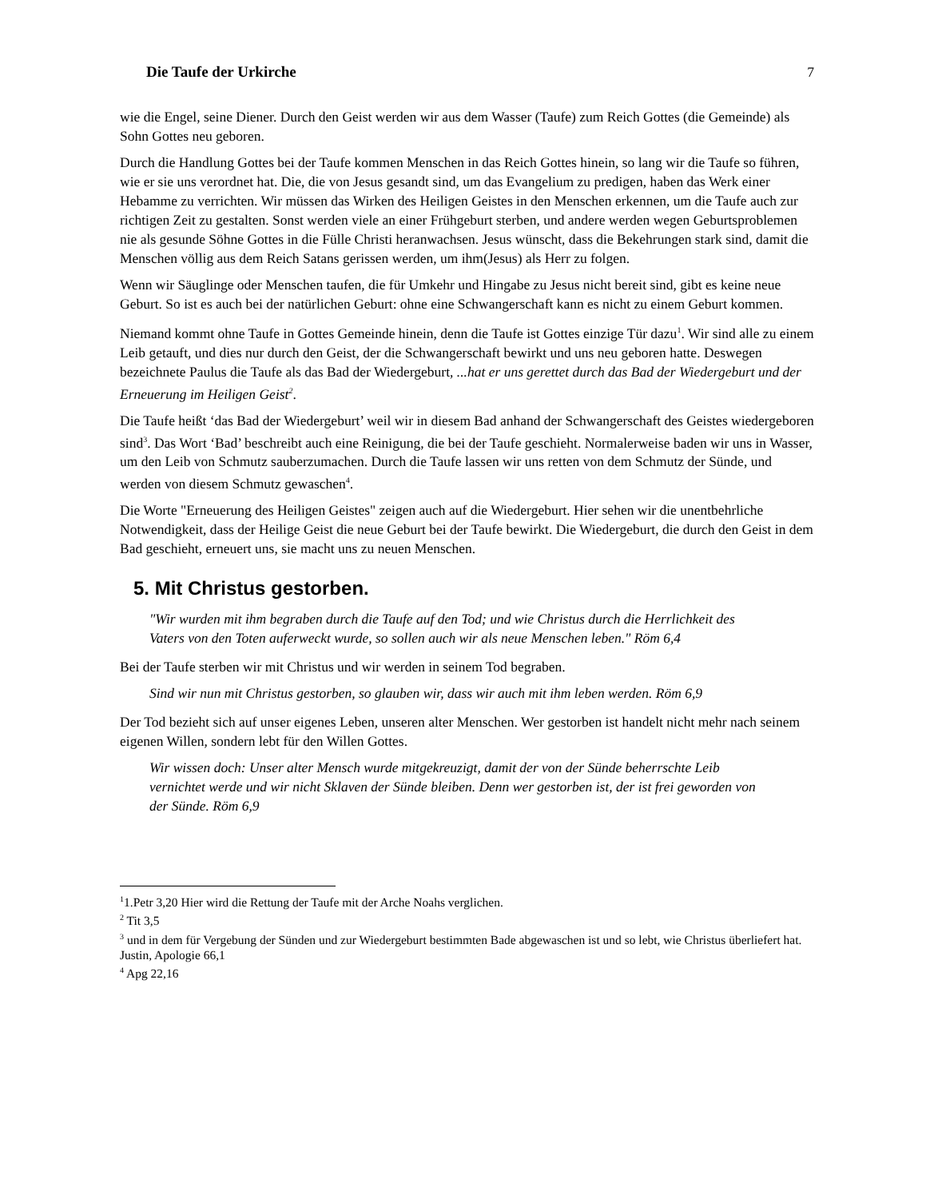Die Taufe der Urkirche 7
wie die Engel, seine Diener. Durch den Geist werden wir aus dem Wasser (Taufe) zum Reich Gottes (die Gemeinde) als Sohn Gottes neu geboren.
Durch die Handlung Gottes bei der Taufe kommen Menschen in das Reich Gottes hinein, so lang wir die Taufe so führen, wie er sie uns verordnet hat. Die, die von Jesus gesandt sind, um das Evangelium zu predigen, haben das Werk einer Hebamme zu verrichten. Wir müssen das Wirken des Heiligen Geistes in den Menschen erkennen, um die Taufe auch zur richtigen Zeit zu gestalten. Sonst werden viele an einer Frühgeburt sterben, und andere werden wegen Geburtsproblemen nie als gesunde Söhne Gottes in die Fülle Christi heranwachsen. Jesus wünscht, dass die Bekehrungen stark sind, damit die Menschen völlig aus dem Reich Satans gerissen werden, um ihm(Jesus) als Herr zu folgen.
Wenn wir Säuglinge oder Menschen taufen, die für Umkehr und Hingabe zu Jesus nicht bereit sind, gibt es keine neue Geburt. So ist es auch bei der natürlichen Geburt: ohne eine Schwangerschaft kann es nicht zu einem Geburt kommen.
Niemand kommt ohne Taufe in Gottes Gemeinde hinein, denn die Taufe ist Gottes einzige Tür dazu<sup>1</sup>. Wir sind alle zu einem Leib getauft, und dies nur durch den Geist, der die Schwangerschaft bewirkt und uns neu geboren hatte. Deswegen bezeichnete Paulus die Taufe als das Bad der Wiedergeburt, ...hat er uns gerettet durch das Bad der Wiedergeburt und der Erneuerung im Heiligen Geist<sup>2</sup>.
Die Taufe heißt ‘das Bad der Wiedergeburt’ weil wir in diesem Bad anhand der Schwangerschaft des Geistes wiedergeboren sind<sup>3</sup>. Das Wort ‘Bad’ beschreibt auch eine Reinigung, die bei der Taufe geschieht. Normalerweise baden wir uns in Wasser, um den Leib von Schmutz sauberzumachen. Durch die Taufe lassen wir uns retten von dem Schmutz der Sünde, und werden von diesem Schmutz gewaschen<sup>4</sup>.
Die Worte "Erneuerung des Heiligen Geistes" zeigen auch auf die Wiedergeburt. Hier sehen wir die unentbehrliche Notwendigkeit, dass der Heilige Geist die neue Geburt bei der Taufe bewirkt. Die Wiedergeburt, die durch den Geist in dem Bad geschieht, erneuert uns, sie macht uns zu neuen Menschen.
5. Mit Christus gestorben.
"Wir wurden mit ihm begraben durch die Taufe auf den Tod; und wie Christus durch die Herrlichkeit des Vaters von den Toten auferweckt wurde, so sollen auch wir als neue Menschen leben." Röm 6,4
Bei der Taufe sterben wir mit Christus und wir werden in seinem Tod begraben.
Sind wir nun mit Christus gestorben, so glauben wir, dass wir auch mit ihm leben werden. Röm 6,9
Der Tod bezieht sich auf unser eigenes Leben, unseren alter Menschen. Wer gestorben ist handelt nicht mehr nach seinem eigenen Willen, sondern lebt für den Willen Gottes.
Wir wissen doch: Unser alter Mensch wurde mitgekreuzigt, damit der von der Sünde beherrschte Leib vernichtet werde und wir nicht Sklaven der Sünde bleiben. Denn wer gestorben ist, der ist frei geworden von der Sünde. Röm 6,9
<sup>1</sup> 1.Petr 3,20 Hier wird die Rettung der Taufe mit der Arche Noahs verglichen.
<sup>2</sup> Tit 3,5
<sup>3</sup> und in dem für Vergebung der Sünden und zur Wiedergeburt bestimmten Bade abgewaschen ist und so lebt, wie Christus überliefert hat. Justin, Apologie 66,1
<sup>4</sup> Apg 22,16